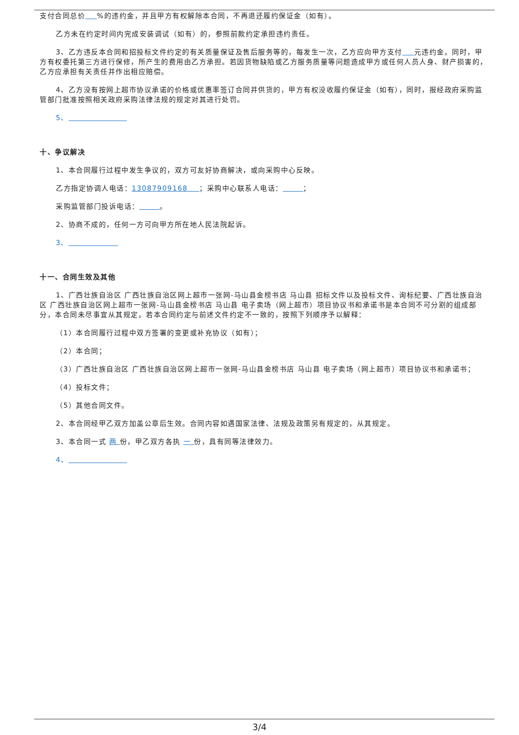支付合同总价 %的违约金，并且甲方有权解除本合同，不再退还履约保证金（如有）。
乙方未在约定时间内完成安装调试（如有）的，参照前款约定承担违约责任。
3、乙方违反本合同和招投标文件约定的有关质量保证及售后服务等的，每发生一次，乙方应向甲方支付 元违约金。同时，甲方有权委托第三方进行保修，所产生的费用由乙方承担。若因货物缺陷或乙方服务质量等问题造成甲方或任何人员人身、财产损害的，乙方应承担有关责任并作出相应赔偿。
4、乙方没有按网上超市协议承诺的价格或优惠率签订合同并供货的，甲方有权没收履约保证金（如有），同时，报经政府采购监管部门批准按照相关政府采购法律法规的规定对其进行处罚。
5、
十、争议解决
1、本合同履行过程中发生争议的，双方可友好协商解决，或向采购中心反映。
乙方指定协调人电话：13087909168 ；采购中心联系人电话： ；
采购监管部门投诉电话： 。
2、协商不成的，任何一方可向甲方所在地人民法院起诉。
3、
十一、合同生效及其他
1、广西壮族自治区 广西壮族自治区网上超市一张网-马山县金榜书店 马山县 招标文件以及投标文件、询标纪要、广西壮族自治区 广西壮族自治区网上超市一张网-马山县金榜书店 马山县 电子卖场（网上超市）项目协议书和承诺书是本合同不可分割的组成部分，本合同未尽事宜从其规定。若本合同约定与前述文件约定不一致的，按照下列顺序予以解释：
（1）本合同履行过程中双方签署的变更或补充协议（如有）；
（2）本合同；
（3）广西壮族自治区 广西壮族自治区网上超市一张网-马山县金榜书店 马山县 电子卖场（网上超市）项目协议书和承诺书；
（4）投标文件；
（5）其他合同文件。
2、本合同经甲乙双方加盖公章后生效。合同内容如遇国家法律、法规及政策另有规定的，从其规定。
3、本合同一式 两 份，甲乙双方各执 一 份，具有同等法律效力。
4、
3/4